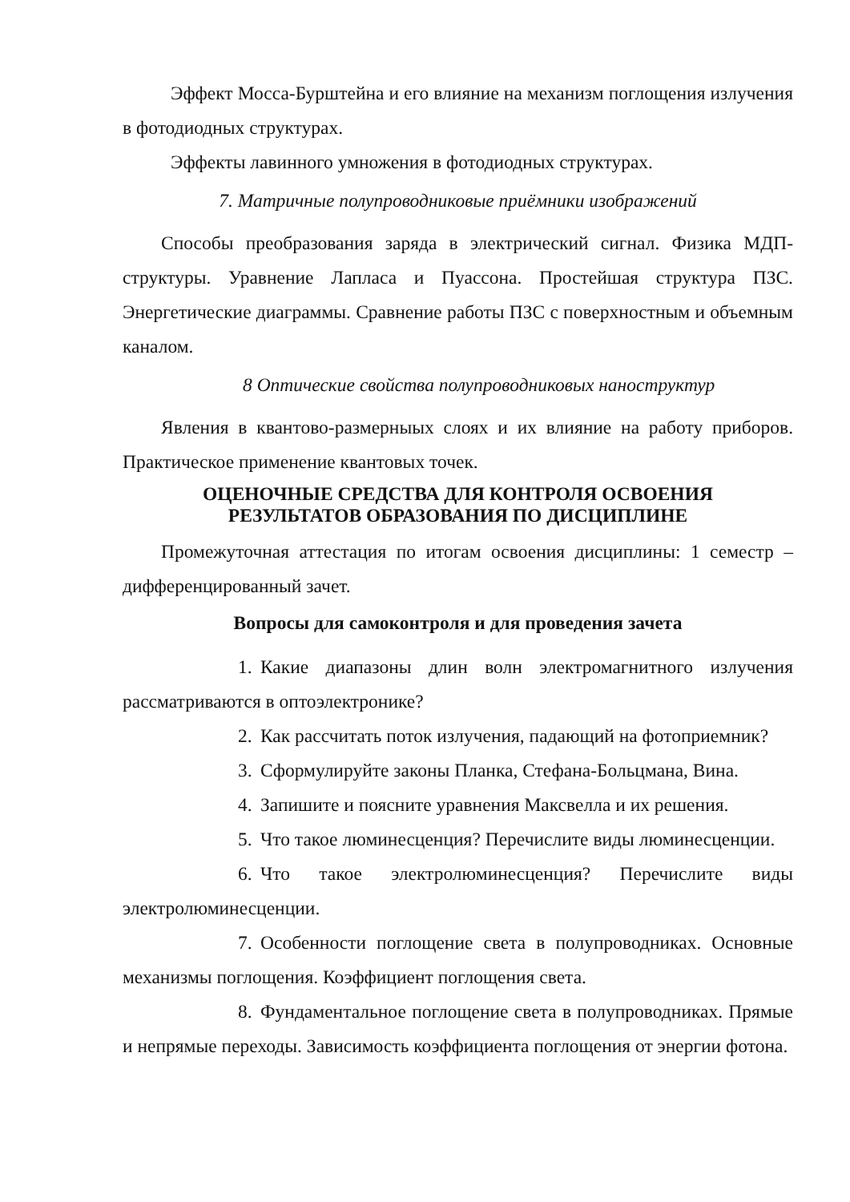Эффект Мосса-Бурштейна и его влияние на механизм поглощения излучения в фотодиодных структурах.
Эффекты лавинного умножения в фотодиодных структурах.
7. Матричные полупроводниковые приёмники изображений
Способы преобразования заряда в электрический сигнал. Физика МДП-структуры. Уравнение Лапласа и Пуассона. Простейшая структура ПЗС. Энергетические диаграммы. Сравнение работы ПЗС с поверхностным и объемным каналом.
8 Оптические свойства полупроводниковых наноструктур
Явления в квантово-размерныых слоях и их влияние на работу приборов. Практическое применение квантовых точек.
ОЦЕНОЧНЫЕ СРЕДСТВА ДЛЯ КОНТРОЛЯ ОСВОЕНИЯ
РЕЗУЛЬТАТОВ ОБРАЗОВАНИЯ ПО ДИСЦИПЛИНЕ
Промежуточная аттестация по итогам освоения дисциплины: 1 семестр – дифференцированный зачет.
Вопросы для самоконтроля и для проведения зачета
1. Какие диапазоны длин волн электромагнитного излучения рассматриваются в оптоэлектронике?
2. Как рассчитать поток излучения, падающий на фотоприемник?
3. Сформулируйте законы Планка, Стефана-Больцмана, Вина.
4. Запишите и поясните уравнения Максвелла и их решения.
5. Что такое люминесценция? Перечислите виды люминесценции.
6. Что такое электролюминесценция? Перечислите виды электролюминесценции.
7. Особенности поглощение света в полупроводниках. Основные механизмы поглощения. Коэффициент поглощения света.
8. Фундаментальное поглощение света в полупроводниках. Прямые и непрямые переходы. Зависимость коэффициента поглощения от энергии фотона.